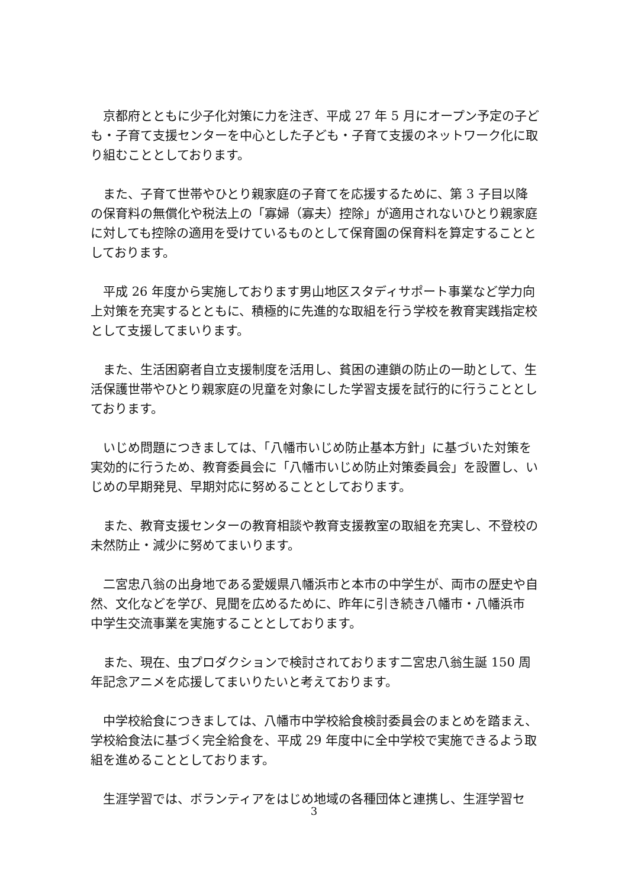京都府とともに少子化対策に力を注ぎ、平成 27 年 5 月にオープン予定の子ども・子育て支援センターを中心とした子ども・子育て支援のネットワーク化に取り組むこととしております。
また、子育て世帯やひとり親家庭の子育てを応援するために、第 3 子目以降の保育料の無償化や税法上の「寡婦（寡夫）控除」が適用されないひとり親家庭に対しても控除の適用を受けているものとして保育園の保育料を算定することとしております。
平成 26 年度から実施しております男山地区スタディサポート事業など学力向上対策を充実するとともに、積極的に先進的な取組を行う学校を教育実践指定校として支援してまいります。
また、生活困窮者自立支援制度を活用し、貧困の連鎖の防止の一助として、生活保護世帯やひとり親家庭の児童を対象にした学習支援を試行的に行うこととしております。
いじめ問題につきましては、「八幡市いじめ防止基本方針」に基づいた対策を実効的に行うため、教育委員会に「八幡市いじめ防止対策委員会」を設置し、いじめの早期発見、早期対応に努めることとしております。
また、教育支援センターの教育相談や教育支援教室の取組を充実し、不登校の未然防止・減少に努めてまいります。
二宮忠八翁の出身地である愛媛県八幡浜市と本市の中学生が、両市の歴史や自然、文化などを学び、見聞を広めるために、昨年に引き続き八幡市・八幡浜市 中学生交流事業を実施することとしております。
また、現在、虫プロダクションで検討されております二宮忠八翁生誕 150 周年記念アニメを応援してまいりたいと考えております。
中学校給食につきましては、八幡市中学校給食検討委員会のまとめを踏まえ、学校給食法に基づく完全給食を、平成 29 年度中に全中学校で実施できるよう取組を進めることとしております。
生涯学習では、ボランティアをはじめ地域の各種団体と連携し、生涯学習セ
3